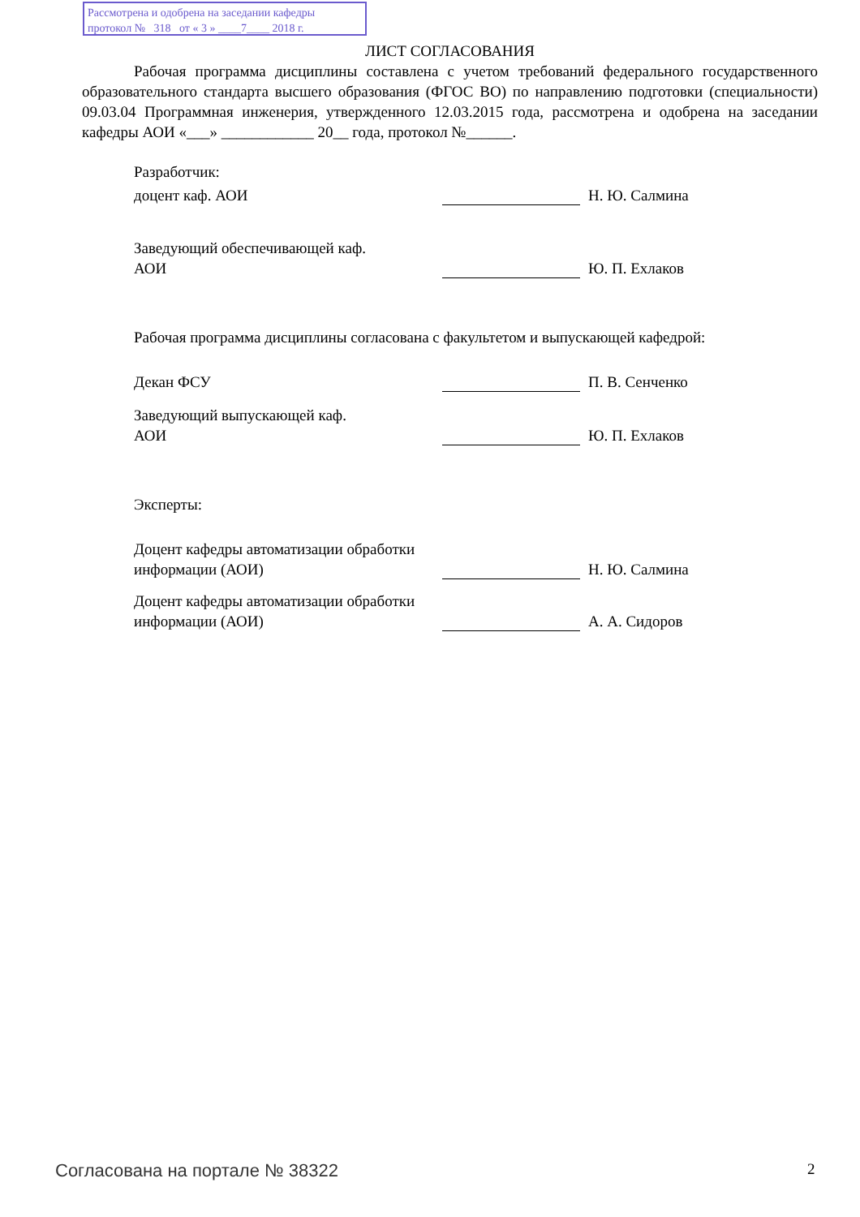Рассмотрена и одобрена на заседании кафедры
протокол № 318 от « 3 » ____7____ 2018 г.
ЛИСТ СОГЛАСОВАНИЯ
Рабочая программа дисциплины составлена с учетом требований федерального государственного образовательного стандарта высшего образования (ФГОС ВО) по направлению подготовки (специальности) 09.03.04 Программная инженерия, утвержденного 12.03.2015 года, рассмотрена и одобрена на заседании кафедры АОИ «___» ____________ 20__ года, протокол №______.
Разработчик:
доцент каф. АОИ
Н. Ю. Салмина
Заведующий обеспечивающей каф.
АОИ
Ю. П. Ехлаков
Рабочая программа дисциплины согласована с факультетом и выпускающей кафедрой:
Декан ФСУ
П. В. Сенченко
Заведующий выпускающей каф.
АОИ
Ю. П. Ехлаков
Эксперты:
Доцент кафедры автоматизации обработки информации (АОИ)
Н. Ю. Салмина
Доцент кафедры автоматизации обработки информации (АОИ)
А. А. Сидоров
Согласована на портале № 38322 2